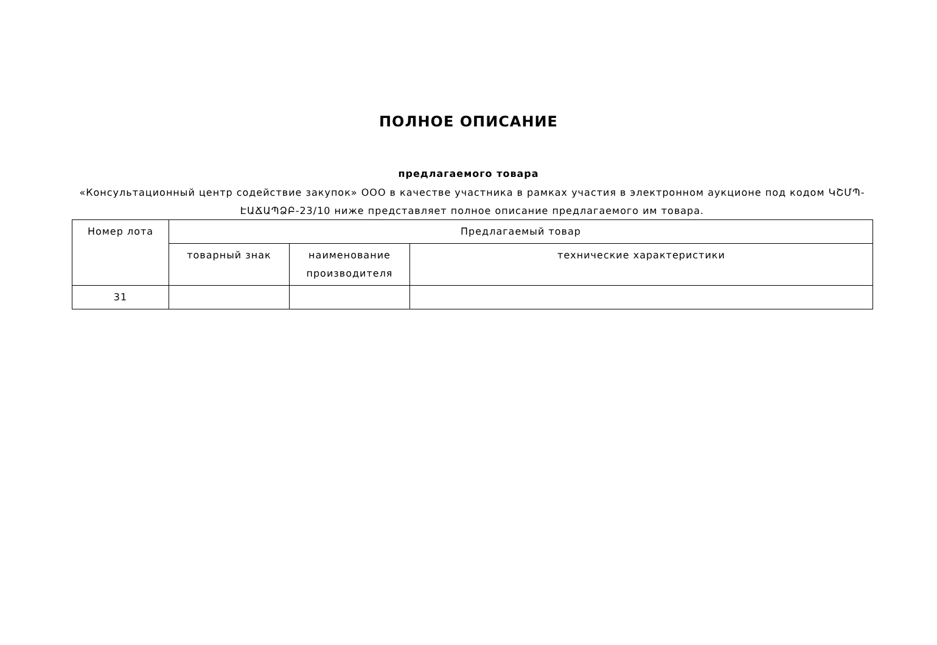ПОЛНОЕ ОПИСАНИЕ
предлагаемого товара
«Консультационный центр содействие закупок» ООО в качестве участника в рамках участия в электронном аукционе под кодом ԿՇՄՊ-ԷԱՃԱՊՁԲ-23/10 ниже представляет полное описание предлагаемого им товара.
| Номер лота | Предлагаемый товар | | |
| --- | --- | --- | --- |
| | товарный знак | наименование производителя | технические характеристики |
| 31 | | | |